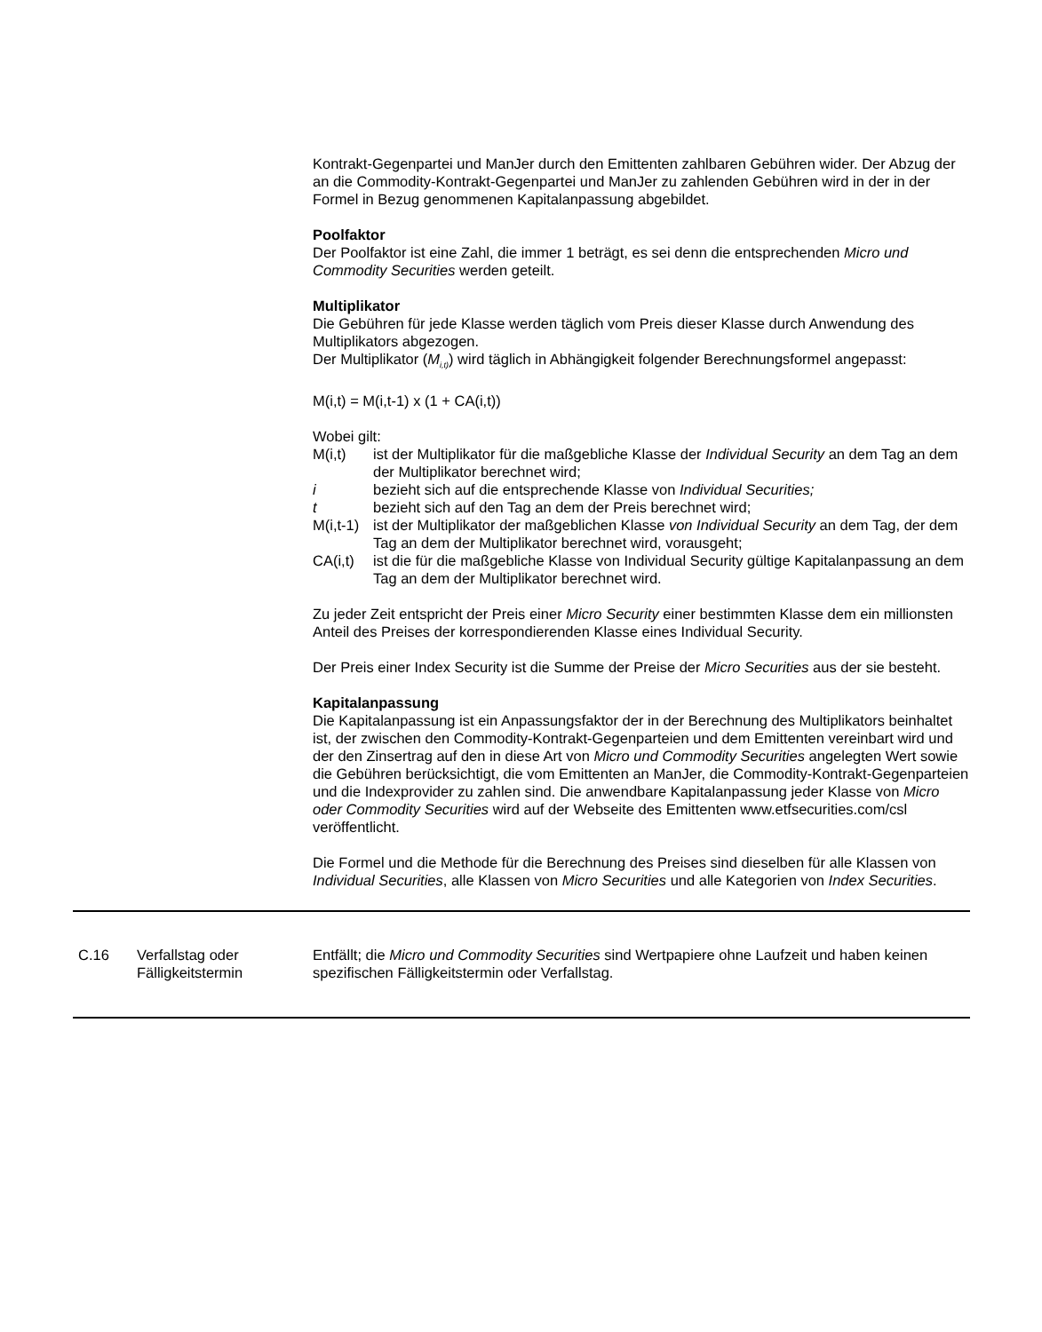Kontrakt-Gegenpartei und ManJer durch den Emittenten zahlbaren Gebühren wider. Der Abzug der an die Commodity-Kontrakt-Gegenpartei und ManJer zu zahlenden Gebühren wird in der in der Formel in Bezug genommenen Kapitalanpassung abgebildet.
Poolfaktor
Der Poolfaktor ist eine Zahl, die immer 1 beträgt, es sei denn die entsprechenden Micro und Commodity Securities werden geteilt.
Multiplikator
Die Gebühren für jede Klasse werden täglich vom Preis dieser Klasse durch Anwendung des Multiplikators abgezogen.
Der Multiplikator (M<sub>i,t)</sub>) wird täglich in Abhängigkeit folgender Berechnungsformel angepasst:
M(i,t) = M(i,t-1) x (1 + CA(i,t))
Wobei gilt:
M(i,t) ist der Multiplikator für die maßgebliche Klasse der Individual Security an dem Tag an dem der Multiplikator berechnet wird;
i bezieht sich auf die entsprechende Klasse von Individual Securities;
t bezieht sich auf den Tag an dem der Preis berechnet wird;
M(i,t-1) ist der Multiplikator der maßgeblichen Klasse von Individual Security an dem Tag, der dem Tag an dem der Multiplikator berechnet wird, vorausgeht;
CA(i,t) ist die für die maßgebliche Klasse von Individual Security gültige Kapitalanpassung an dem Tag an dem der Multiplikator berechnet wird.
Zu jeder Zeit entspricht der Preis einer Micro Security einer bestimmten Klasse dem ein millionsten Anteil des Preises der korrespondierenden Klasse eines Individual Security.
Der Preis einer Index Security ist die Summe der Preise der Micro Securities aus der sie besteht.
Kapitalanpassung
Die Kapitalanpassung ist ein Anpassungsfaktor der in der Berechnung des Multiplikators beinhaltet ist, der zwischen den Commodity-Kontrakt-Gegenparteien und dem Emittenten vereinbart wird und der den Zinsertrag auf den in diese Art von Micro und Commodity Securities angelegten Wert sowie die Gebühren berücksichtigt, die vom Emittenten an ManJer, die Commodity-Kontrakt-Gegenparteien und die Indexprovider zu zahlen sind. Die anwendbare Kapitalanpassung jeder Klasse von Micro oder Commodity Securities wird auf der Webseite des Emittenten www.etfsecurities.com/csl veröffentlicht.
Die Formel und die Methode für die Berechnung des Preises sind dieselben für alle Klassen von Individual Securities, alle Klassen von Micro Securities und alle Kategorien von Index Securities.
| C.16 | Verfallstag oder Fälligkeitstermin | Entfällt; die Micro und Commodity Securities sind Wertpapiere ohne Laufzeit und haben keinen spezifischen Fälligkeitstermin oder Verfallstag. |